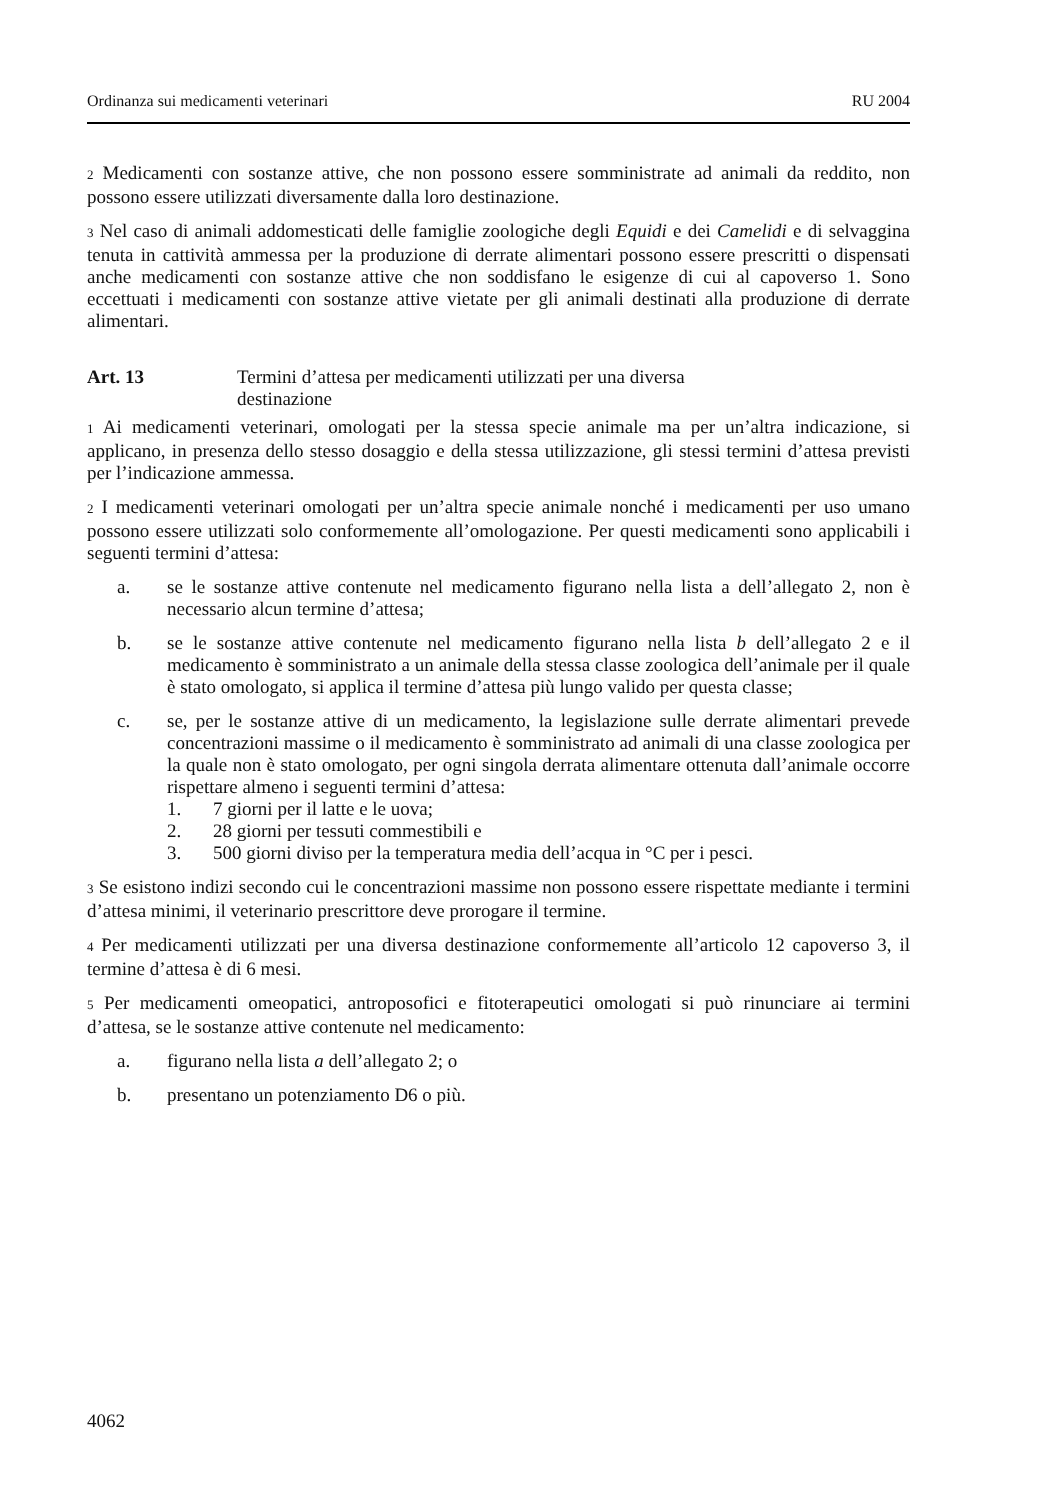Ordinanza sui medicamenti veterinari RU 2004
<sup>2</sup> Medicamenti con sostanze attive, che non possono essere somministrate ad animali da reddito, non possono essere utilizzati diversamente dalla loro destinazione.
<sup>3</sup> Nel caso di animali addomesticati delle famiglie zoologiche degli Equidi e dei Camelidi e di selvaggina tenuta in cattività ammessa per la produzione di derrate alimentari possono essere prescritti o dispensati anche medicamenti con sostanze attive che non soddisfano le esigenze di cui al capoverso 1. Sono eccettuati i medicamenti con sostanze attive vietate per gli animali destinati alla produzione di derrate alimentari.
Art. 13 Termini d’attesa per medicamenti utilizzati per una diversa
destinazione
<sup>1</sup> Ai medicamenti veterinari, omologati per la stessa specie animale ma per un’altra indicazione, si applicano, in presenza dello stesso dosaggio e della stessa utilizzazione, gli stessi termini d’attesa previsti per l’indicazione ammessa.
<sup>2</sup> I medicamenti veterinari omologati per un’altra specie animale nonché i medicamenti per uso umano possono essere utilizzati solo conformemente all’omologazione. Per questi medicamenti sono applicabili i seguenti termini d’attesa:
a. se le sostanze attive contenute nel medicamento figurano nella lista a dell’allegato 2, non è necessario alcun termine d’attesa;
b. se le sostanze attive contenute nel medicamento figurano nella lista b dell’allegato 2 e il medicamento è somministrato a un animale della stessa classe zoologica dell’animale per il quale è stato omologato, si applica il termine d’attesa più lungo valido per questa classe;
c. se, per le sostanze attive di un medicamento, la legislazione sulle derrate alimentari prevede concentrazioni massime o il medicamento è somministrato ad animali di una classe zoologica per la quale non è stato omologato, per ogni singola derrata alimentare ottenuta dall’animale occorre rispettare almeno i seguenti termini d’attesa:
1. 7 giorni per il latte e le uova;
2. 28 giorni per tessuti commestibili e
3. 500 giorni diviso per la temperatura media dell’acqua in °C per i pesci.
<sup>3</sup> Se esistono indizi secondo cui le concentrazioni massime non possono essere rispettate mediante i termini d’attesa minimi, il veterinario prescrittore deve prorogare il termine.
<sup>4</sup> Per medicamenti utilizzati per una diversa destinazione conformemente all’articolo 12 capoverso 3, il termine d’attesa è di 6 mesi.
<sup>5</sup> Per medicamenti omeopatici, antroposofici e fitoterapeutici omologati si può rinunciare ai termini d’attesa, se le sostanze attive contenute nel medicamento:
a. figurano nella lista a dell’allegato 2; o
b. presentano un potenziamento D6 o più.
4062